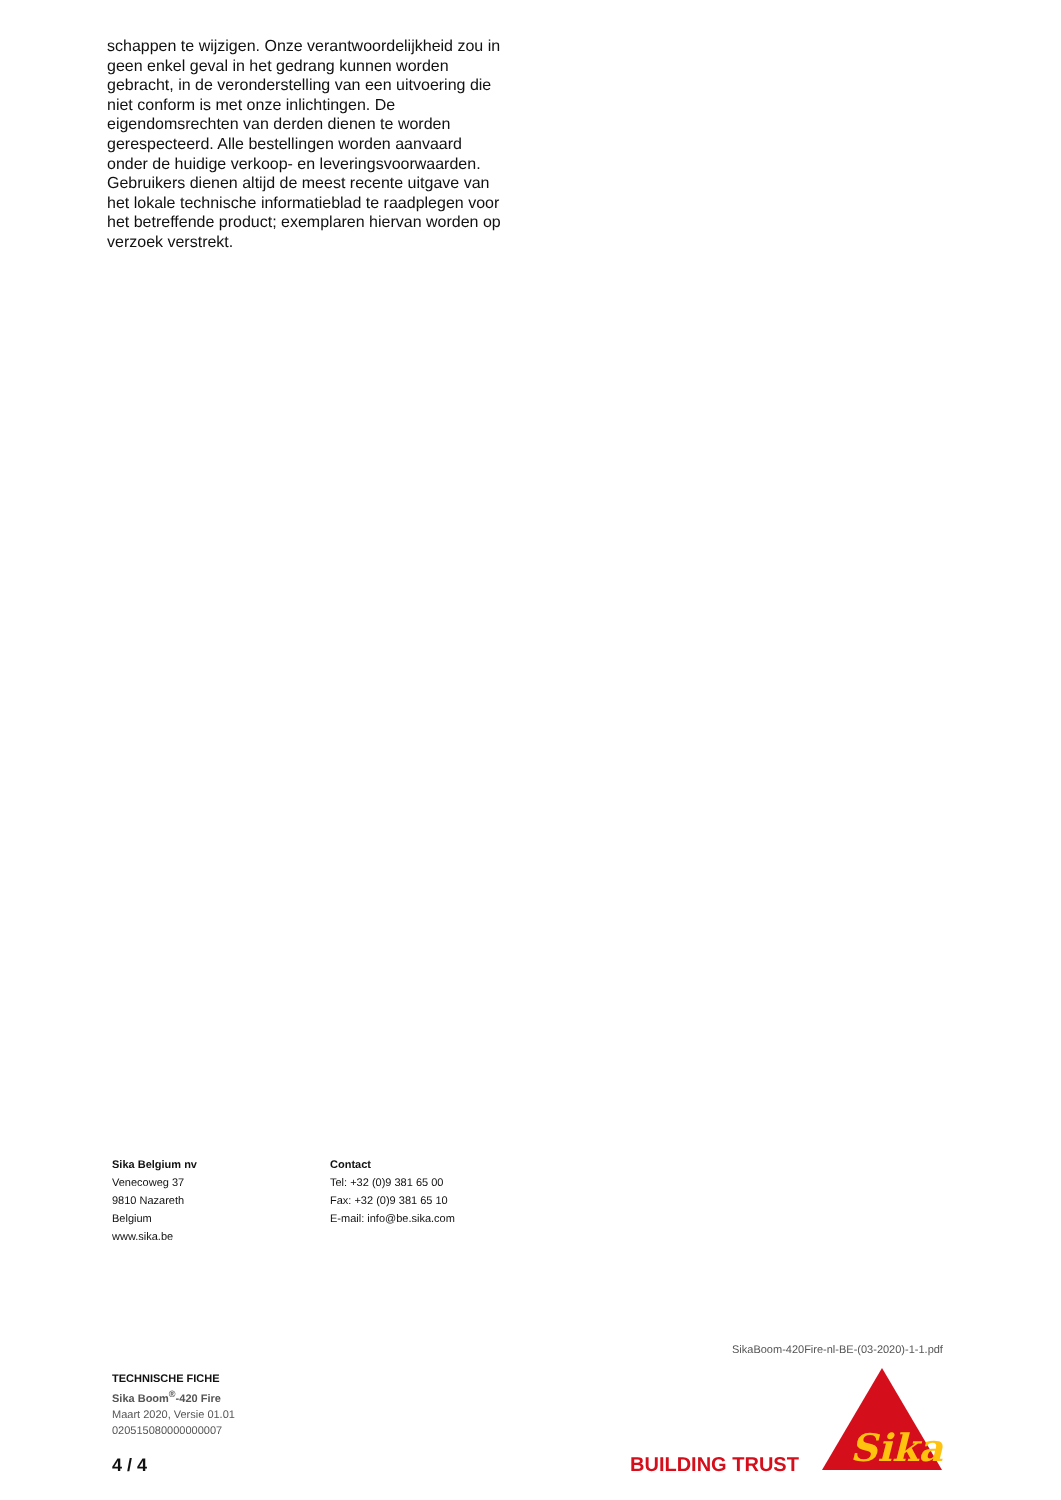schappen te wijzigen. Onze verantwoordelijkheid zou in geen enkel geval in het gedrang kunnen worden gebracht, in de veronderstelling van een uitvoering die niet conform is met onze inlichtingen. De eigendomsrechten van derden dienen te worden gerespecteerd. Alle bestellingen worden aanvaard onder de huidige verkoop- en leveringsvoorwaarden. Gebruikers dienen altijd de meest recente uitgave van het lokale technische informatieblad te raadplegen voor het betreffende product; exemplaren hiervan worden op verzoek verstrekt.
Sika Belgium nv
Venecoweg 37
9810 Nazareth
Belgium
www.sika.be
Contact
Tel: +32 (0)9 381 65 00
Fax: +32 (0)9 381 65 10
E-mail: info@be.sika.com
SikaBoom-420Fire-nl-BE-(03-2020)-1-1.pdf
TECHNISCHE FICHE
Sika Boom<sup>®</sup>-420 Fire
Maart 2020, Versie 01.01
020515080000000007
4 / 4 BUILDING TRUST
Sika
®